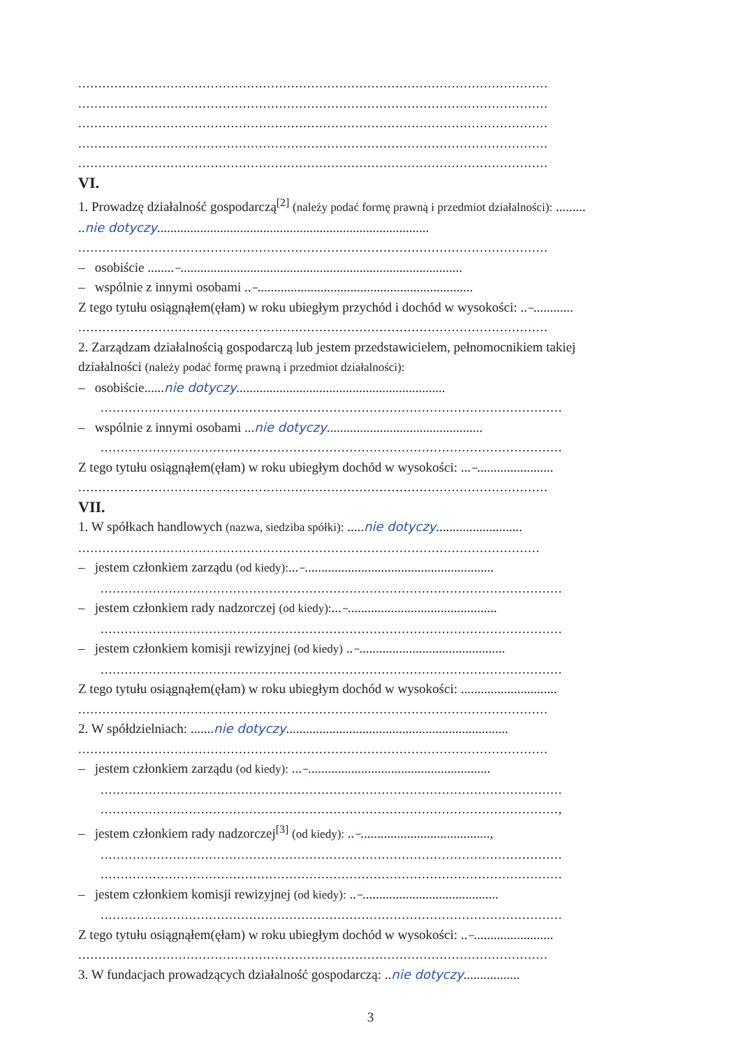.....................................................................................................................
.....................................................................................................................
.....................................................................................................................
.....................................................................................................................
.....................................................................................................................
VI.
1. Prowadzę działalność gospodarczą<sup>[2]</sup> (należy podać formę prawną i przedmiot działalności): .........
..nie dotyczy..................................................................................
.....................................................................................................................
– osobiście ........–.....................................................................................
– wspólnie z innymi osobami ..–.................................................................
Z tego tytułu osiągnąłem(ęłam) w roku ubiegłym przychód i dochód w wysokości: ..–............
.....................................................................................................................
2. Zarządzam działalnością gospodarczą lub jestem przedstawicielem, pełnomocnikiem takiej
działalności (należy podać formę prawną i przedmiot działalności):
– osobiście......nie dotyczy...............................................................
...................................................................................................................
– wspólnie z innymi osobami ...nie dotyczy...............................................
...................................................................................................................
Z tego tytułu osiągnąłem(ęłam) w roku ubiegłym dochód w wysokości: ...–.......................
.....................................................................................................................
VII.
1. W spółkach handlowych (nazwa, siedziba spółki): .....nie dotyczy..........................
...................................................................................................................
– jestem członkiem zarządu (od kiedy):...–.........................................................
...................................................................................................................
– jestem członkiem rady nadzorczej (od kiedy):...–.............................................
...................................................................................................................
– jestem członkiem komisji rewizyjnej (od kiedy) ..–............................................
...................................................................................................................
Z tego tytułu osiągnąłem(ęłam) w roku ubiegłym dochód w wysokości: .............................
.....................................................................................................................
2. W spółdzielniach: .......nie dotyczy...................................................................
.....................................................................................................................
– jestem członkiem zarządu (od kiedy): ...–.......................................................
...................................................................................................................
..................................................................................................................,
– jestem członkiem rady nadzorczej<sup>[3]</sup> (od kiedy): ..–.......................................,
...................................................................................................................
...................................................................................................................
– jestem członkiem komisji rewizyjnej (od kiedy): ..–.........................................
...................................................................................................................
Z tego tytułu osiągnąłem(ęłam) w roku ubiegłym dochód w wysokości: ..–........................
.....................................................................................................................
3. W fundacjach prowadzących działalność gospodarczą: ..nie dotyczy.................
3